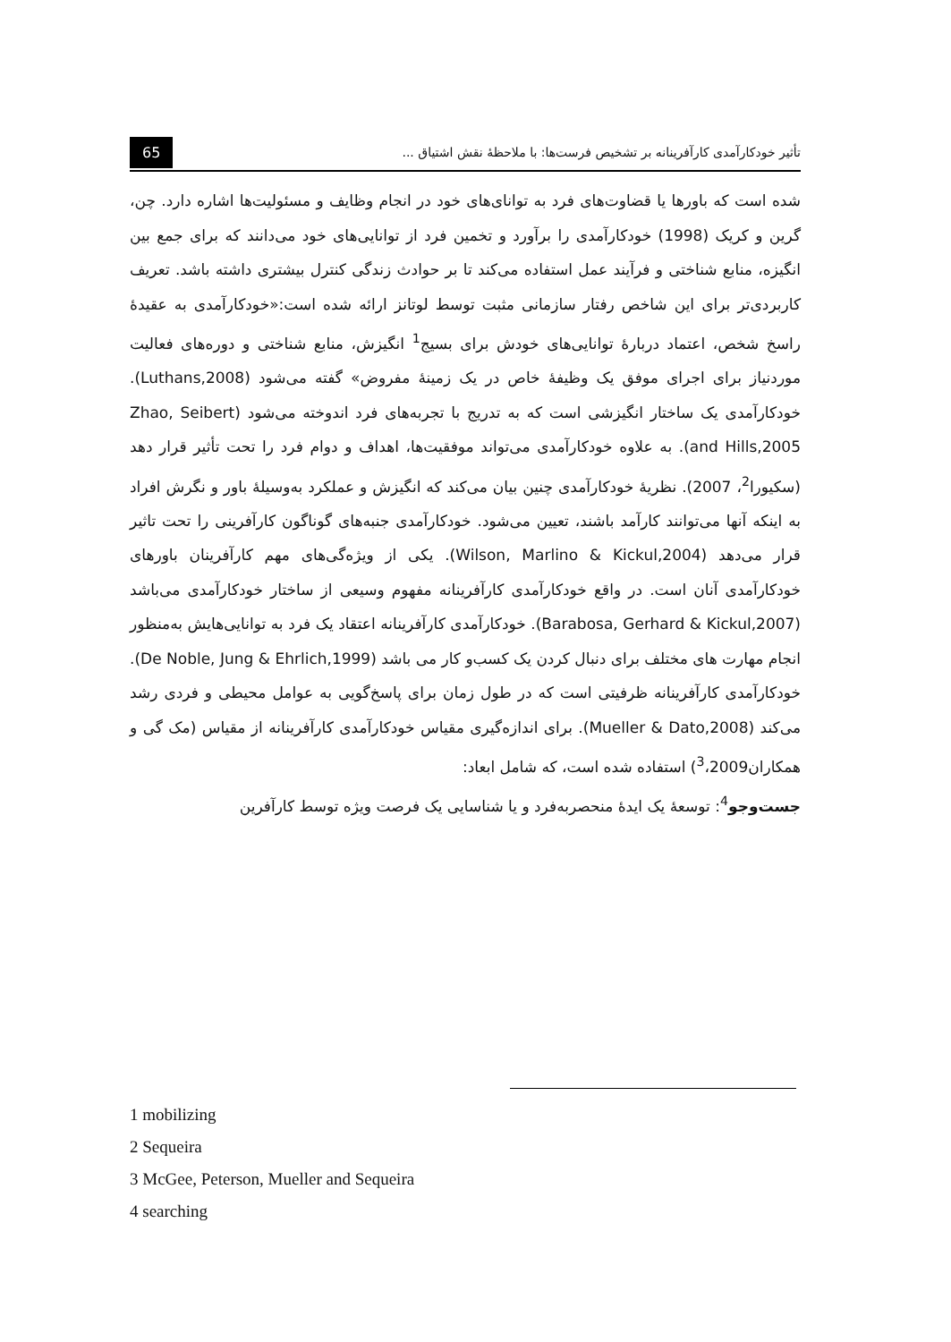تأثیر خودکارآمدی کارآفرینانه بر تشخیص فرست‌ها: با ملاحظهٔ نقش اشتیاق ... 65
شده است که باورها یا قضاوت‌های فرد به توانای‌های خود در انجام وظایف و مسئولیت‌ها اشاره دارد. چن، گرین و کریک (1998) خودکارآمدی را برآورد و تخمین فرد از توانایی‌های خود می‌دانند که برای جمع بین انگیزه، منابع شناختی و فرآیند عمل استفاده می‌کند تا بر حوادث زندگی کنترل بیشتری داشته باشد. تعریف کاربردی‌تر برای این شاخص رفتار سازمانی مثبت توسط لوتانز ارائه شده است:«خودکارآمدی به عقیدهٔ راسخ شخص، اعتماد دربارهٔ توانایی‌های خودش برای بسیج<sup>1</sup> انگیزش، منابع شناختی و دوره‌های فعالیت موردنیاز برای اجرای موفق یک وظیفهٔ خاص در یک زمینهٔ مفروض» گفته می‌شود (Luthans,2008). خودکارآمدی یک ساختار انگیزشی است که به تدریج با تجربه‌های فرد اندوخته می‌شود (Zhao, Seibert and Hills,2005). به علاوه خودکارآمدی می‌تواند موفقیت‌ها، اهداف و دوام فرد را تحت تأثیر قرار دهد (سکیورا<sup>2</sup>، 2007). نظریهٔ خودکارآمدی چنین بیان می‌کند که انگیزش و عملکرد به‌وسیلهٔ باور و نگرش افراد به اینکه آنها می‌توانند کارآمد باشند، تعیین می‌شود. خودکارآمدی جنبه‌های گوناگون کارآفرینی را تحت تاثیر قرار می‌دهد (Wilson, Marlino & Kickul,2004). یکی از ویژه‌گی‌های مهم کارآفرینان باورهای خودکارآمدی آنان است. در واقع خودکارآمدی کارآفرینانه مفهوم وسیعی از ساختار خودکارآمدی می‌باشد (Barabosa, Gerhard & Kickul,2007). خودکارآمدی کارآفرینانه اعتقاد یک فرد به توانایی‌هایش به‌منظور انجام مهارت های مختلف برای دنبال کردن یک کسب‌و کار می باشد (De Noble, Jung & Ehrlich,1999). خودکارآمدی کارآفرینانه ظرفیتی است که در طول زمان برای پاسخ‌گویی به عوامل محیطی و فردی رشد می‌کند (Mueller & Dato,2008). برای اندازه‌گیری مقیاس خودکارآمدی کارآفرینانه از مقیاس (مک گی و همکاران<sup>3</sup>،2009) استفاده شده است، که شامل ابعاد:
جست‌وجو<sup>4</sup>: توسعهٔ یک ایدهٔ منحصربه‌فرد و یا شناسایی یک فرصت ویژه توسط کارآفرین
1 mobilizing
2 Sequeira
3 McGee, Peterson, Mueller and Sequeira
4 searching